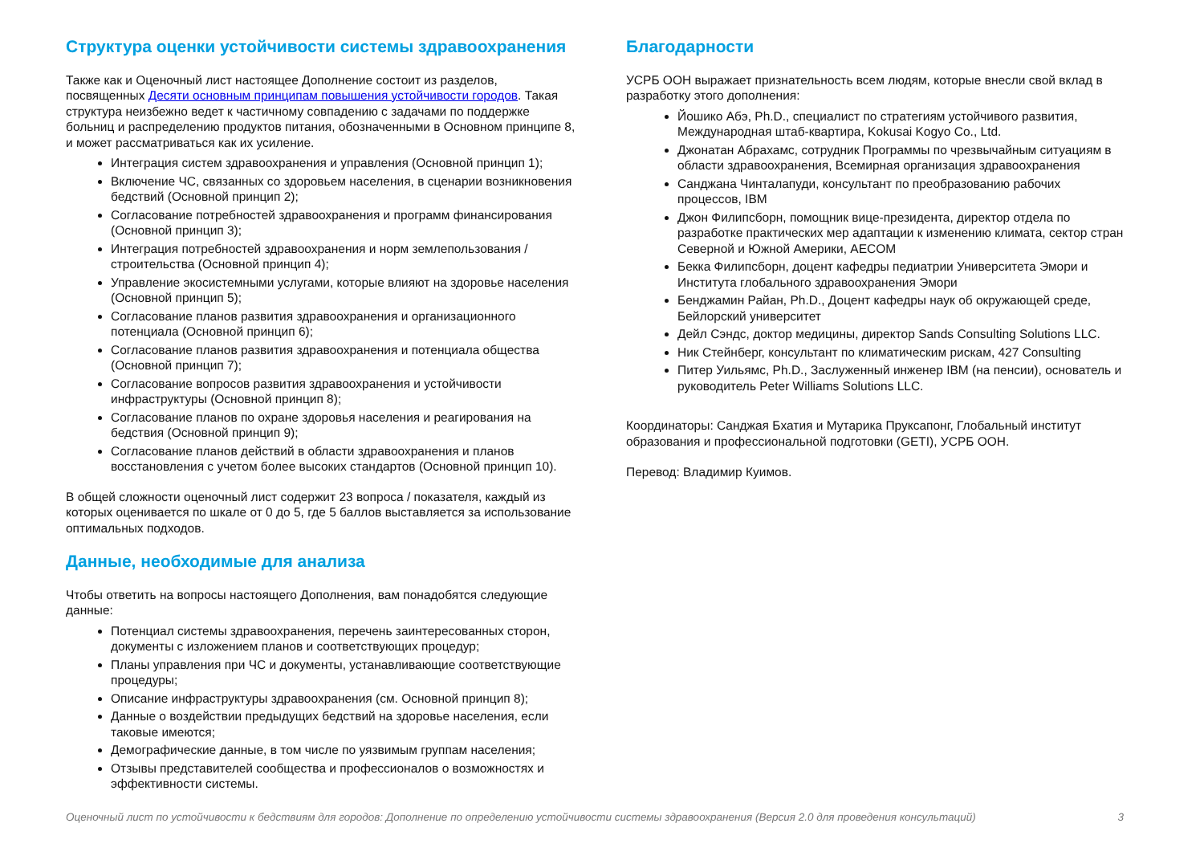Структура оценки устойчивости системы здравоохранения
Также как и Оценочный лист настоящее Дополнение состоит из разделов, посвященных Десяти основным принципам повышения устойчивости городов. Такая структура неизбежно ведет к частичному совпадению с задачами по поддержке больниц и распределению продуктов питания, обозначенными в Основном принципе 8, и может рассматриваться как их усиление.
Интеграция систем здравоохранения и управления (Основной принцип 1);
Включение ЧС, связанных со здоровьем населения, в сценарии возникновения бедствий (Основной принцип 2);
Согласование потребностей здравоохранения и программ финансирования (Основной принцип 3);
Интеграция потребностей здравоохранения и норм землепользования / строительства (Основной принцип 4);
Управление экосистемными услугами, которые влияют на здоровье населения (Основной принцип 5);
Согласование планов развития здравоохранения и организационного потенциала (Основной принцип 6);
Согласование планов развития здравоохранения и потенциала общества (Основной принцип 7);
Согласование вопросов развития здравоохранения и устойчивости инфраструктуры (Основной принцип 8);
Согласование планов по охране здоровья населения и реагирования на бедствия (Основной принцип 9);
Согласование планов действий в области здравоохранения и планов восстановления с учетом более высоких стандартов (Основной принцип 10).
В общей сложности оценочный лист содержит 23 вопроса / показателя, каждый из которых оценивается по шкале от 0 до 5, где 5 баллов выставляется за использование оптимальных подходов.
Данные, необходимые для анализа
Чтобы ответить на вопросы настоящего Дополнения, вам понадобятся следующие данные:
Потенциал системы здравоохранения, перечень заинтересованных сторон, документы с изложением планов и соответствующих процедур;
Планы управления при ЧС и документы, устанавливающие соответствующие процедуры;
Описание инфраструктуры здравоохранения (см. Основной принцип 8);
Данные о воздействии предыдущих бедствий на здоровье населения, если таковые имеются;
Демографические данные, в том числе по уязвимым группам населения;
Отзывы представителей сообщества и профессионалов о возможностях и эффективности системы.
Благодарности
УСРБ ООН выражает признательность всем людям, которые внесли свой вклад в разработку этого дополнения:
Йошико Абэ, Ph.D., специалист по стратегиям устойчивого развития, Международная штаб-квартира, Kokusai Kogyo Co., Ltd.
Джонатан Абрахамс, сотрудник Программы по чрезвычайным ситуациям в области здравоохранения, Всемирная организация здравоохранения
Санджана Чинталапуди, консультант по преобразованию рабочих процессов, IBM
Джон Филипсборн, помощник вице-президента, директор отдела по разработке практических мер адаптации к изменению климата, сектор стран Северной и Южной Америки, AECOM
Бекка Филипсборн, доцент кафедры педиатрии Университета Эмори и Института глобального здравоохранения Эмори
Бенджамин Райан, Ph.D., Доцент кафедры наук об окружающей среде, Бейлорский университет
Дейл Сэндс, доктор медицины, директор Sands Consulting Solutions LLC.
Ник Стейнберг, консультант по климатическим рискам, 427 Consulting
Питер Уильямс, Ph.D., Заслуженный инженер IBM (на пенсии), основатель и руководитель Peter Williams Solutions LLC.
Координаторы: Санджая Бхатия и Мутарика Пруксапонг, Глобальный институт образования и профессиональной подготовки (GETI), УСРБ ООН.
Перевод: Владимир Куимов.
Оценочный лист по устойчивости к бедствиям для городов: Дополнение по определению устойчивости системы здравоохранения (Версия 2.0 для проведения консультаций) 3